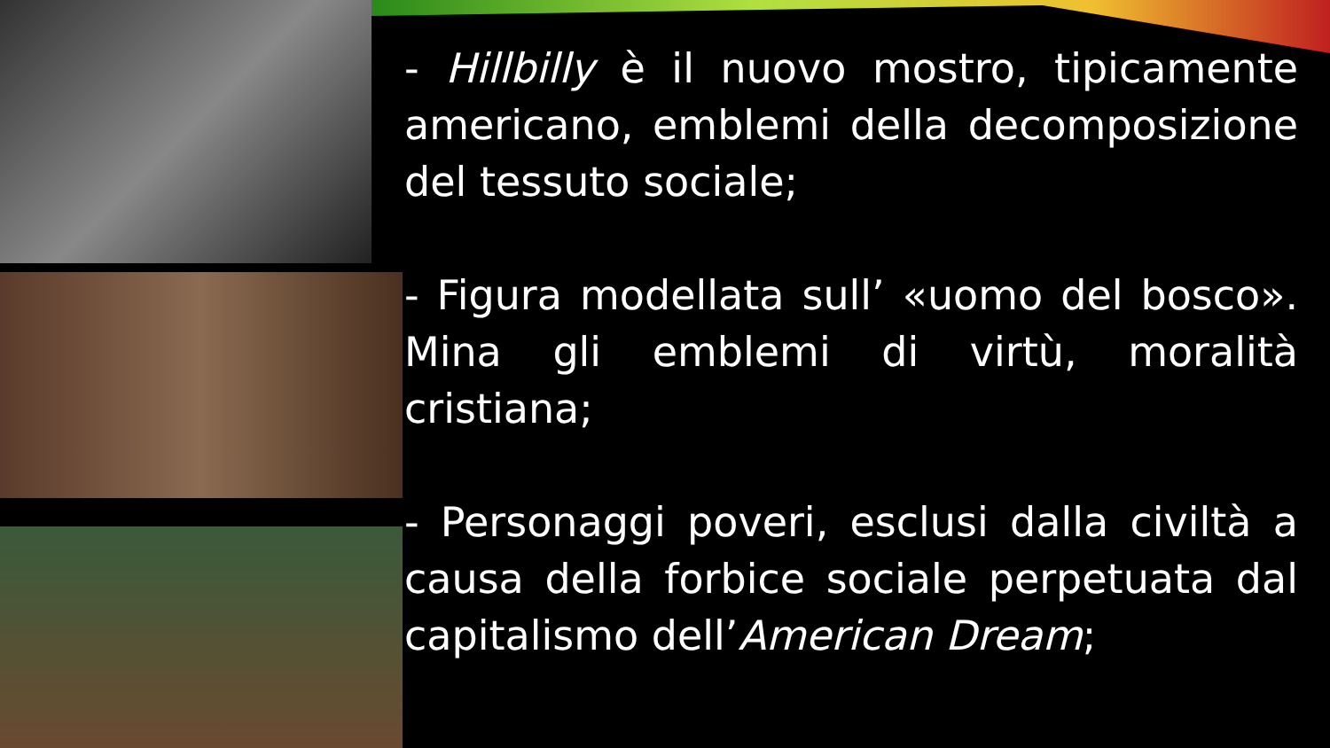- Hillbilly è il nuovo mostro, tipicamente americano, emblemi della decomposizione del tessuto sociale;
- Figura modellata sull’ «uomo del bosco». Mina gli emblemi di virtù, moralità cristiana;
- Personaggi poveri, esclusi dalla civiltà a causa della forbice sociale perpetuata dal capitalismo dell’American Dream;